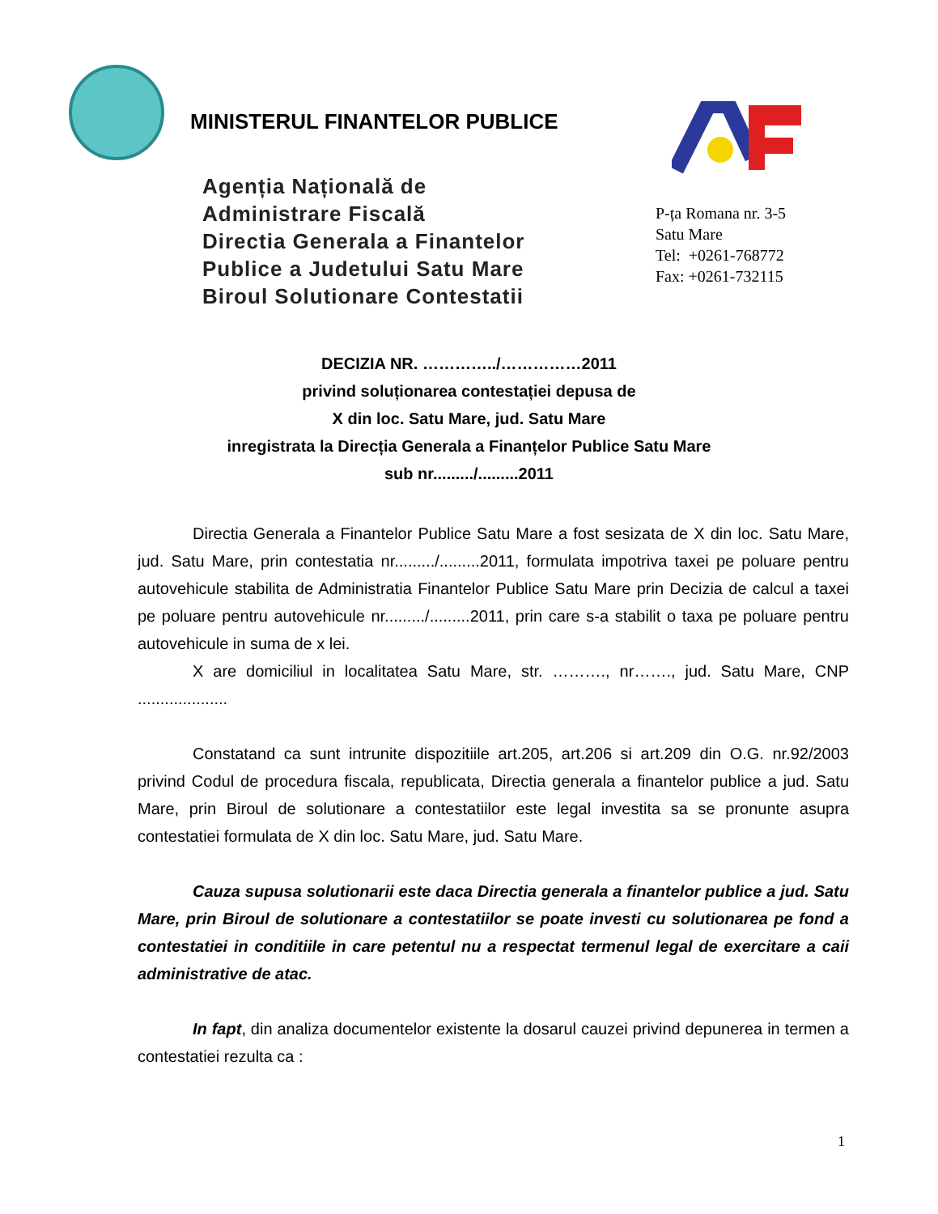MINISTERUL FINANTELOR PUBLICE
Agenția Națională de
Administrare Fiscală
Directia Generala a Finantelor
Publice a Judetului Satu Mare
Biroul Solutionare Contestatii
P-ța Romana nr. 3-5
Satu Mare
Tel: +0261-768772
Fax: +0261-732115
DECIZIA NR. …………../……………2011
privind soluționarea contestației depusa de
X din loc. Satu Mare, jud. Satu Mare
inregistrata la Direcția Generala a Finanțelor Publice Satu Mare
sub nr........./.........2011
Directia Generala a Finantelor Publice Satu Mare a fost sesizata de X din loc. Satu Mare, jud. Satu Mare, prin contestatia nr........./.........2011, formulata impotriva taxei pe poluare pentru autovehicule stabilita de Administratia Finantelor Publice Satu Mare prin Decizia de calcul a taxei pe poluare pentru autovehicule nr........./.........2011, prin care s-a stabilit o taxa pe poluare pentru autovehicule in suma de x lei.
X are domiciliul in localitatea Satu Mare, str. ………., nr……., jud. Satu Mare, CNP ....................
Constatand ca sunt intrunite dispozitiile art.205, art.206 si art.209 din O.G. nr.92/2003 privind Codul de procedura fiscala, republicata, Directia generala a finantelor publice a jud. Satu Mare, prin Biroul de solutionare a contestatiilor este legal investita sa se pronunte asupra contestatiei formulata de X din loc. Satu Mare, jud. Satu Mare.
Cauza supusa solutionarii este daca Directia generala a finantelor publice a jud. Satu Mare, prin Biroul de solutionare a contestatiilor se poate investi cu solutionarea pe fond a contestatiei in conditiile in care petentul nu a respectat termenul legal de exercitare a caii administrative de atac.
In fapt, din analiza documentelor existente la dosarul cauzei privind depunerea in termen a contestatiei rezulta ca :
1